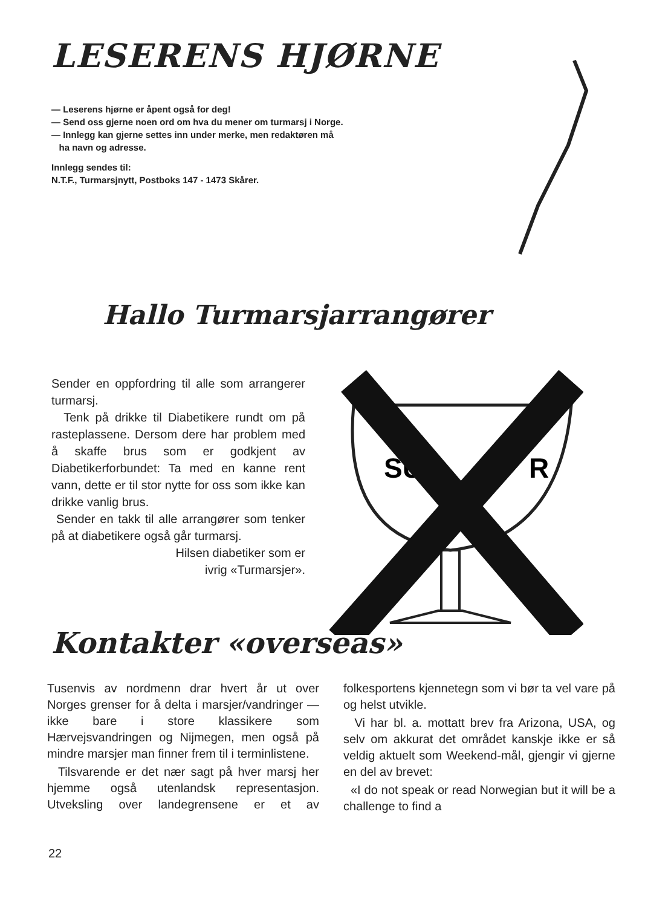LESERENS HJØRNE
— Leserens hjørne er åpent også for deg!
— Send oss gjerne noen ord om hva du mener om turmarsj i Norge.
— Innlegg kan gjerne settes inn under merke, men redaktøren må
ha navn og adresse.
Innlegg sendes til:
N.T.F., Turmarsjnytt, Postboks 147 - 1473 Skårer.
Hallo Turmarsjarrangører
Sender en oppfordring til alle som arrangerer turmarsj.
Tenk på drikke til Diabetikere rundt om på rasteplassene. Dersom dere har problem med å skaffe brus som er godkjent av Diabetikerforbundet: Ta med en kanne rent vann, dette er til stor nytte for oss som ikke kan drikke vanlig brus.
Sender en takk til alle arrangører som tenker på at diabetikere også går turmarsj.
Hilsen diabetiker som er
ivrig «Turmarsjer».
SU
R
Kontakter «overseas»
Tusenvis av nordmenn drar hvert år ut over Norges grenser for å delta i marsjer/vandringer — ikke bare i store klassikere som Hærvejsvandringen og Nijmegen, men også på mindre marsjer man finner frem til i terminlistene.
Tilsvarende er det nær sagt på hver marsj her hjemme også utenlandsk representasjon. Utveksling over landegrensene er et av folkesportens kjennetegn som vi bør ta vel vare på og helst utvikle.
Vi har bl. a. mottatt brev fra Arizona, USA, og selv om akkurat det området kanskje ikke er så veldig aktuelt som Weekend-mål, gjengir vi gjerne en del av brevet:
«I do not speak or read Norwegian but it will be a challenge to find a
22